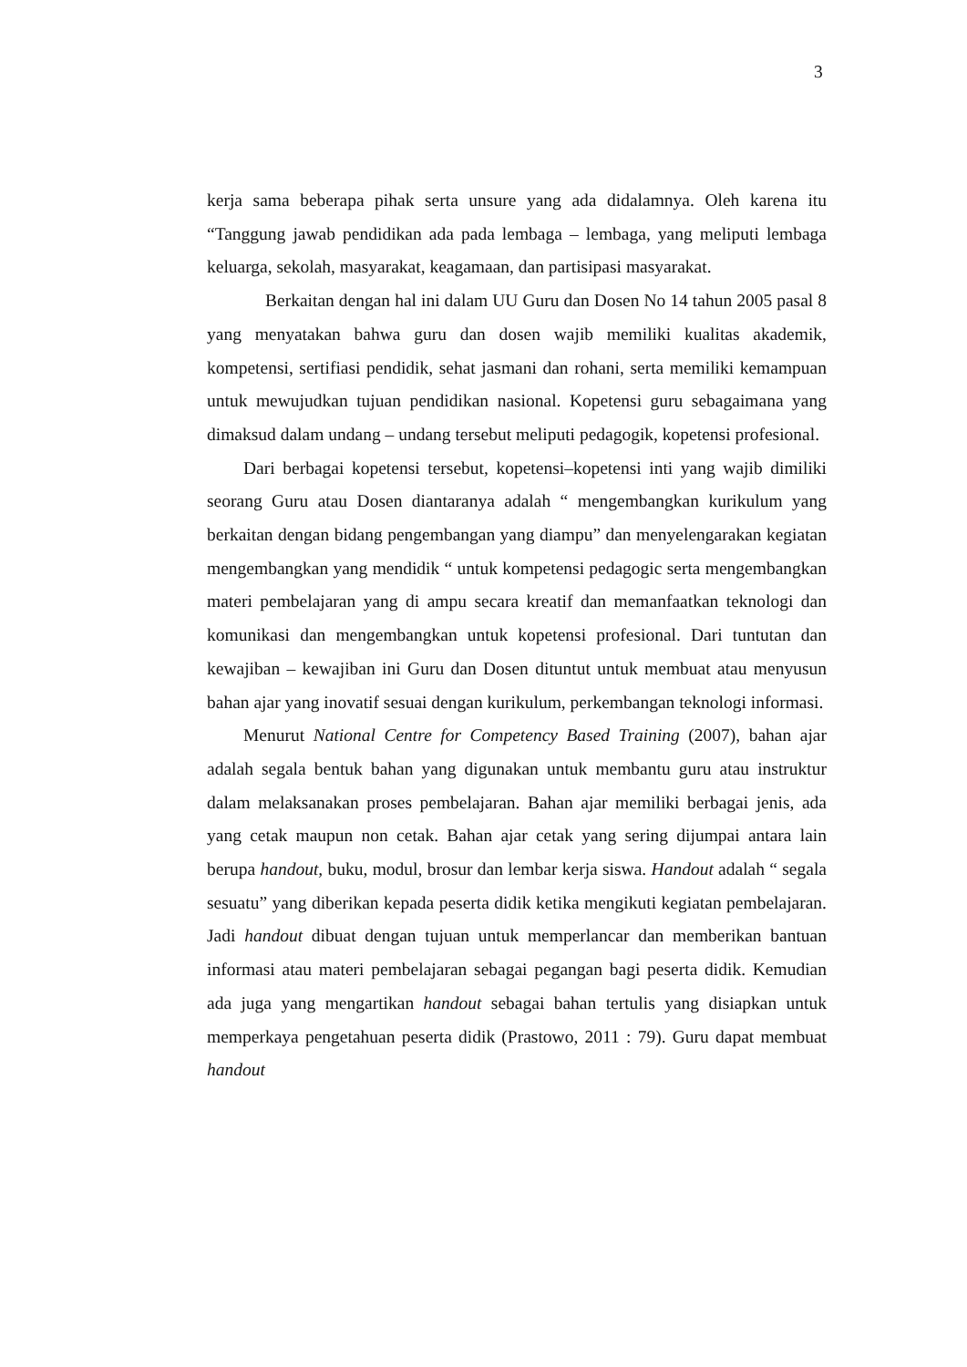3
kerja sama beberapa pihak serta unsure yang ada didalamnya. Oleh karena itu “Tanggung jawab pendidikan ada pada lembaga – lembaga, yang meliputi lembaga keluarga, sekolah, masyarakat, keagamaan, dan partisipasi masyarakat.
Berkaitan dengan hal ini dalam UU Guru dan Dosen No 14 tahun 2005 pasal 8 yang menyatakan bahwa guru dan dosen wajib memiliki kualitas akademik, kompetensi, sertifiasi pendidik, sehat jasmani dan rohani, serta memiliki kemampuan untuk mewujudkan tujuan pendidikan nasional. Kopetensi guru sebagaimana yang dimaksud dalam undang – undang tersebut meliputi pedagogik, kopetensi profesional.
Dari berbagai kopetensi tersebut, kopetensi–kopetensi inti yang wajib dimiliki seorang Guru atau Dosen diantaranya adalah “ mengembangkan kurikulum yang berkaitan dengan bidang pengembangan yang diampu” dan menyelengarakan kegiatan mengembangkan yang mendidik “ untuk kompetensi pedagogic serta mengembangkan materi pembelajaran yang di ampu secara kreatif dan memanfaatkan teknologi dan komunikasi dan mengembangkan untuk kopetensi profesional. Dari tuntutan dan kewajiban – kewajiban ini Guru dan Dosen dituntut untuk membuat atau menyusun bahan ajar yang inovatif sesuai dengan kurikulum, perkembangan teknologi informasi.
Menurut National Centre for Competency Based Training (2007), bahan ajar adalah segala bentuk bahan yang digunakan untuk membantu guru atau instruktur dalam melaksanakan proses pembelajaran. Bahan ajar memiliki berbagai jenis, ada yang cetak maupun non cetak. Bahan ajar cetak yang sering dijumpai antara lain berupa handout, buku, modul, brosur dan lembar kerja siswa. Handout adalah “ segala sesuatu” yang diberikan kepada peserta didik ketika mengikuti kegiatan pembelajaran. Jadi handout dibuat dengan tujuan untuk memperlancar dan memberikan bantuan informasi atau materi pembelajaran sebagai pegangan bagi peserta didik. Kemudian ada juga yang mengartikan handout sebagai bahan tertulis yang disiapkan untuk memperkaya pengetahuan peserta didik (Prastowo, 2011 : 79). Guru dapat membuat handout